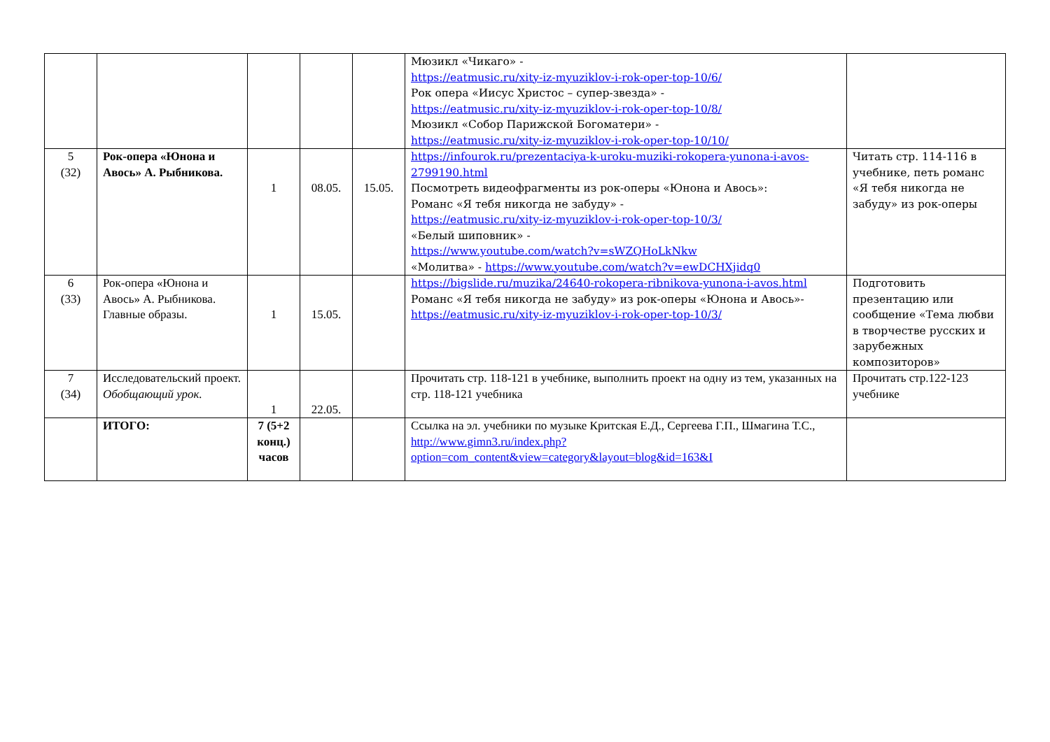| | | | | | Мюзикл «Чикаго» - https://eatmusic.ru/xity-iz-myuziklov-i-rok-oper-top-10/6/ Рок опера «Иисус Христос – супер-звезда» - https://eatmusic.ru/xity-iz-myuziklov-i-rok-oper-top-10/8/ Мюзикл «Собор Парижской Богоматери» - https://eatmusic.ru/xity-iz-myuziklov-i-rok-oper-top-10/10/ | |
| 5 (32) | Рок-опера «Юнона и Авось» А. Рыбникова. | 1 | 08.05. | 15.05. | https://infourok.ru/prezentaciya-k-uroku-muziki-rokopera-yunona-i-avos-2799190.html Посмотреть видеофрагменты из рок-оперы «Юнона и Авось»: Романс «Я тебя никогда не забуду» - https://eatmusic.ru/xity-iz-myuziklov-i-rok-oper-top-10/3/ «Белый шиповник» - https://www.youtube.com/watch?v=sWZQHoLkNkw «Молитва» - https://www.youtube.com/watch?v=ewDCHXjidq0 | Читать стр. 114-116 в учебнике, петь романс «Я тебя никогда не забуду» из рок-оперы |
| 6 (33) | Рок-опера «Юнона и Авось» А. Рыбникова. Главные образы. | 1 | 15.05. | | https://bigslide.ru/muzika/24640-rokopera-ribnikova-yunona-i-avos.html Романс «Я тебя никогда не забуду» из рок-оперы «Юнона и Авось»- https://eatmusic.ru/xity-iz-myuziklov-i-rok-oper-top-10/3/ | Подготовить презентацию или сообщение «Тема любви в творчестве русских и зарубежных композиторов» |
| 7 (34) | Исследовательский проект. Обобщающий урок. | 1 | 22.05. | | Прочитать стр. 118-121 в учебнике, выполнить проект на одну из тем, указанных на стр. 118-121 учебника | Прочитать стр.122-123 учебнике |
| | ИТОГО: | 7 (5+2 конц.) часов | | | Ссылка на эл. учебники по музыке Критская Е.Д., Сергеева Г.П., Шмагина Т.С., http://www.gimn3.ru/index.php?option=com_content&view=category&layout=blog&id=163&I | |